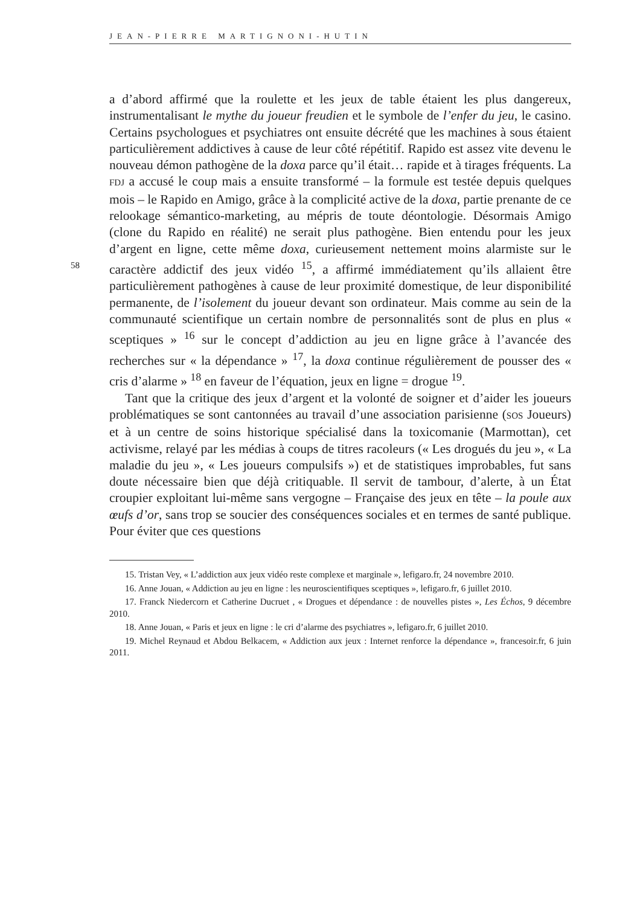JEAN-PIERRE MARTIGNONI-HUTIN
a d’abord affirmé que la roulette et les jeux de table étaient les plus dangereux, instrumentalisant le mythe du joueur freudien et le symbole de l’enfer du jeu, le casino. Certains psychologues et psychiatres ont ensuite décrété que les machines à sous étaient particulièrement addictives à cause de leur côté répétitif. Rapido est assez vite devenu le nouveau démon pathogène de la doxa parce qu’il était… rapide et à tirages fréquents. La FDJ a accusé le coup mais a ensuite transformé – la formule est testée depuis quelques mois – le Rapido en Amigo, grâce à la complicité active de la doxa, partie prenante de ce relookage sémantico-marketing, au mépris de toute déontologie. Désormais Amigo (clone du Rapido en réalité) ne serait plus pathogène. Bien entendu pour les jeux d’argent en ligne, cette même doxa, curieusement nettement moins alarmiste sur le caractère addictif des jeux vidéo <sup>15</sup>, a affirmé immédiatement 58 qu’ils allaient être particulièrement pathogènes à cause de leur proximité domestique, de leur disponibilité permanente, de l’isolement du joueur devant son ordinateur. Mais comme au sein de la communauté scientifique un certain nombre de personnalités sont de plus en plus « sceptiques » <sup>16</sup> sur le concept d’addiction au jeu en ligne grâce à l’avancée des recherches sur « la dépendance » <sup>17</sup>, la doxa continue régulièrement de pousser des « cris d’alarme » <sup>18</sup> en faveur de l’équation, jeux en ligne = drogue <sup>19</sup>.
Tant que la critique des jeux d’argent et la volonté de soigner et d’aider les joueurs problématiques se sont cantonnées au travail d’une association parisienne (SOS Joueurs) et à un centre de soins historique spécialisé dans la toxicomanie (Marmottan), cet activisme, relayé par les médias à coups de titres racoleurs (« Les drogués du jeu », « La maladie du jeu », « Les joueurs compulsifs ») et de statistiques improbables, fut sans doute nécessaire bien que déjà critiquable. Il servit de tambour, d’alerte, à un État croupier exploitant lui-même sans vergogne – Française des jeux en tête – la poule aux œufs d’or, sans trop se soucier des conséquences sociales et en termes de santé publique. Pour éviter que ces questions
15. Tristan Vey, « L’addiction aux jeux vidéo reste complexe et marginale », lefigaro.fr, 24 novembre 2010.
16. Anne Jouan, « Addiction au jeu en ligne : les neuroscientifiques sceptiques », lefigaro.fr, 6 juillet 2010.
17. Franck Niedercorn et Catherine Ducruet , « Drogues et dépendance : de nouvelles pistes », Les Échos, 9 décembre 2010.
18. Anne Jouan, « Paris et jeux en ligne : le cri d’alarme des psychiatres », lefigaro.fr, 6 juillet 2010.
19. Michel Reynaud et Abdou Belkacem, « Addiction aux jeux : Internet renforce la dépendance », francesoir.fr, 6 juin 2011.